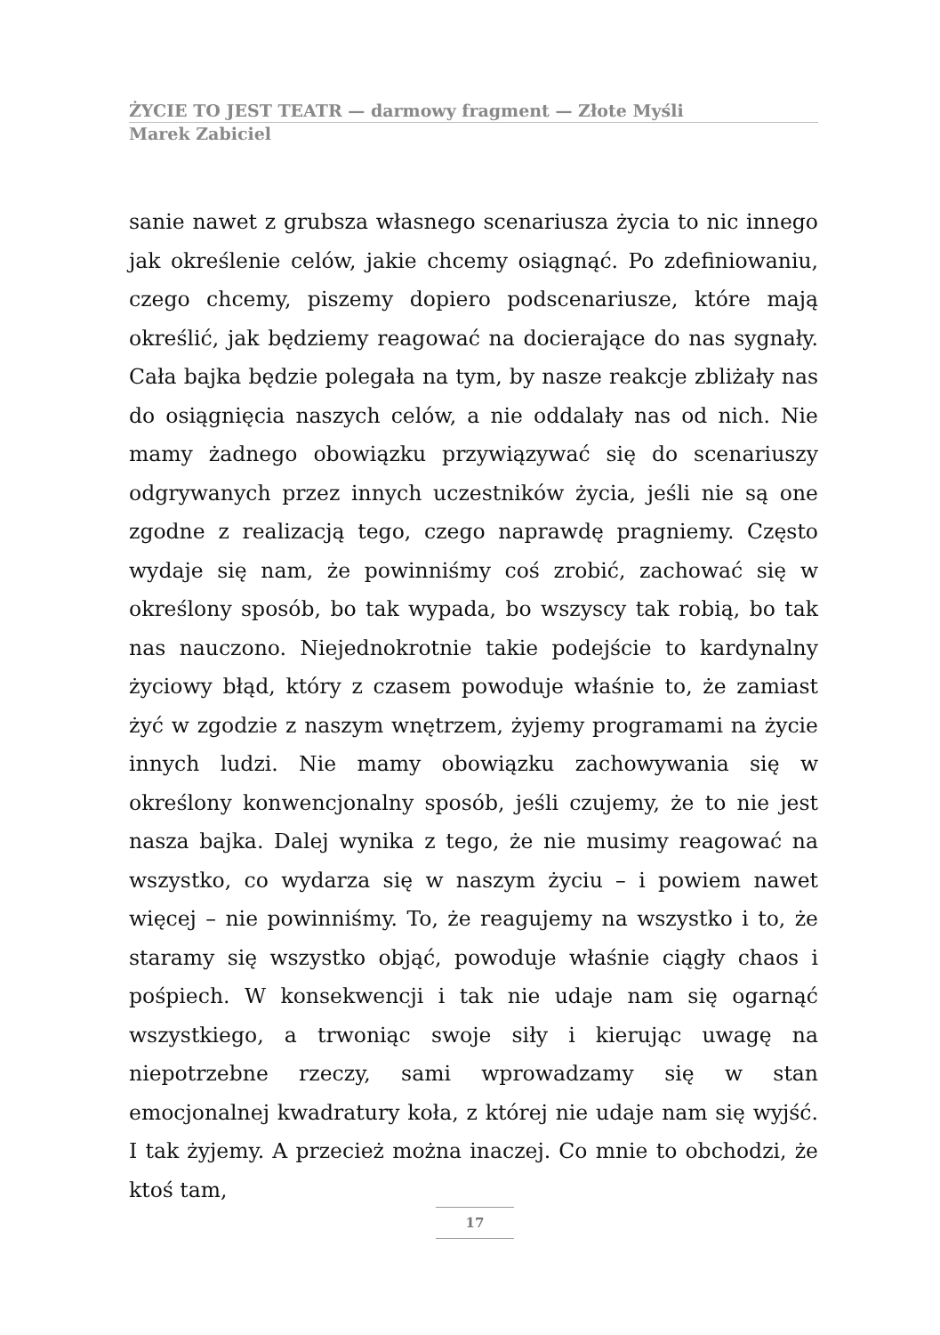ŻYCIE TO JEST TEATR — darmowy fragment — Złote Myśli
Marek Zabiciel
sanie nawet z grubsza własnego scenariusza życia to nic innego jak określenie celów, jakie chcemy osiągnąć. Po zdefiniowaniu, czego chcemy, piszemy dopiero podscenariusze, które mają określić, jak będziemy reagować na docierające do nas sygnały. Cała bajka będzie polegała na tym, by nasze reakcje zbliżały nas do osiągnięcia naszych celów, a nie oddalały nas od nich. Nie mamy żadnego obowiązku przywiązywać się do scenariuszy odgrywanych przez innych uczestników życia, jeśli nie są one zgodne z realizacją tego, czego naprawdę pragniemy. Często wydaje się nam, że powinniśmy coś zrobić, zachować się w określony sposób, bo tak wypada, bo wszyscy tak robią, bo tak nas nauczono. Niejednokrotnie takie podejście to kardynalny życiowy błąd, który z czasem powoduje właśnie to, że zamiast żyć w zgodzie z naszym wnętrzem, żyjemy programami na życie innych ludzi. Nie mamy obowiązku zachowywania się w określony konwencjonalny sposób, jeśli czujemy, że to nie jest nasza bajka. Dalej wynika z tego, że nie musimy reagować na wszystko, co wydarza się w naszym życiu – i powiem nawet więcej – nie powinniśmy. To, że reagujemy na wszystko i to, że staramy się wszystko objąć, powoduje właśnie ciągły chaos i pośpiech. W konsekwencji i tak nie udaje nam się ogarnąć wszystkiego, a trwoniąc swoje siły i kierując uwagę na niepotrzebne rzeczy, sami wprowadzamy się w stan emocjonalnej kwadratury koła, z której nie udaje nam się wyjść. I tak żyjemy. A przecież można inaczej. Co mnie to obchodzi, że ktoś tam,
17